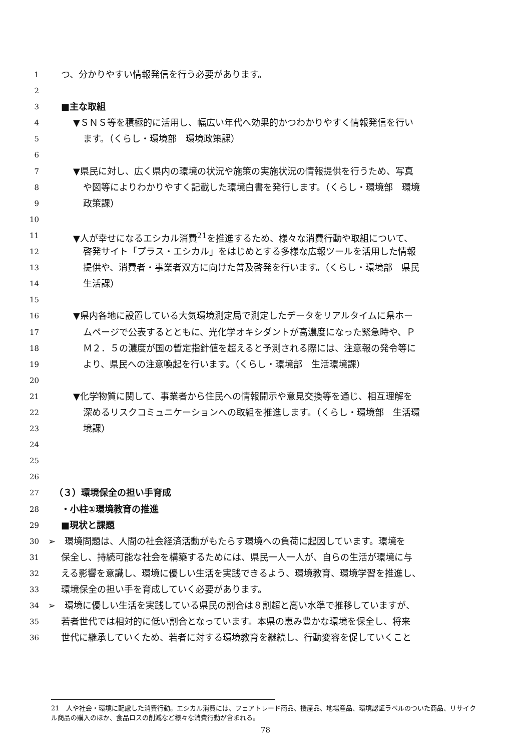1 つ、分かりやすい情報発信を行う必要があります。
2
3 ■主な取組
4 ▼ＳＮＳ等を積極的に活用し、幅広い年代へ効果的かつわかりやすく情報発信を行い
5 ます。（くらし・環境部　環境政策課）
6
7 ▼県民に対し、広く県内の環境の状況や施策の実施状況の情報提供を行うため、写真
8 や図等によりわかりやすく記載した環境白書を発行します。（くらし・環境部　環境
9 政策課）
10
11 ▼人が幸せになるエシカル消費<sup>21</sup>を推進するため、様々な消費行動や取組について、
12 啓発サイト「プラス・エシカル」をはじめとする多様な広報ツールを活用した情報
13 提供や、消費者・事業者双方に向けた普及啓発を行います。（くらし・環境部　県民
14 生活課）
15
16 ▼県内各地に設置している大気環境測定局で測定したデータをリアルタイムに県ホー
17 ムページで公表するとともに、光化学オキシダントが高濃度になった緊急時や、Ｐ
18 Ｍ２．５の濃度が国の暫定指針値を超えると予測される際には、注意報の発令等に
19 より、県民への注意喚起を行います。（くらし・環境部　生活環境課）
20
21 ▼化学物質に関して、事業者から住民への情報開示や意見交換等を通じ、相互理解を
22 深めるリスクコミュニケーションへの取組を推進します。（くらし・環境部　生活環
23 境課）
24
25
26
27 （３）環境保全の担い手育成
28 ・小柱①環境教育の推進
29 ■現状と課題
30 ➢　環境問題は、人間の社会経済活動がもたらす環境への負荷に起因しています。環境を
31 保全し、持続可能な社会を構築するためには、県民一人一人が、自らの生活が環境に与
32 える影響を意識し、環境に優しい生活を実践できるよう、環境教育、環境学習を推進し、
33 環境保全の担い手を育成していく必要があります。
34 ➢　環境に優しい生活を実践している県民の割合は８割超と高い水準で推移していますが、
35 若者世代では相対的に低い割合となっています。本県の恵み豊かな環境を保全し、将来
36 世代に継承していくため、若者に対する環境教育を継続し、行動変容を促していくこと
21　人や社会・環境に配慮した消費行動。エシカル消費には、フェアトレード商品、授産品、地場産品、環境認証ラベルのついた商品、リサイクル商品の購入のほか、食品ロスの削減など様々な消費行動が含まれる。
78